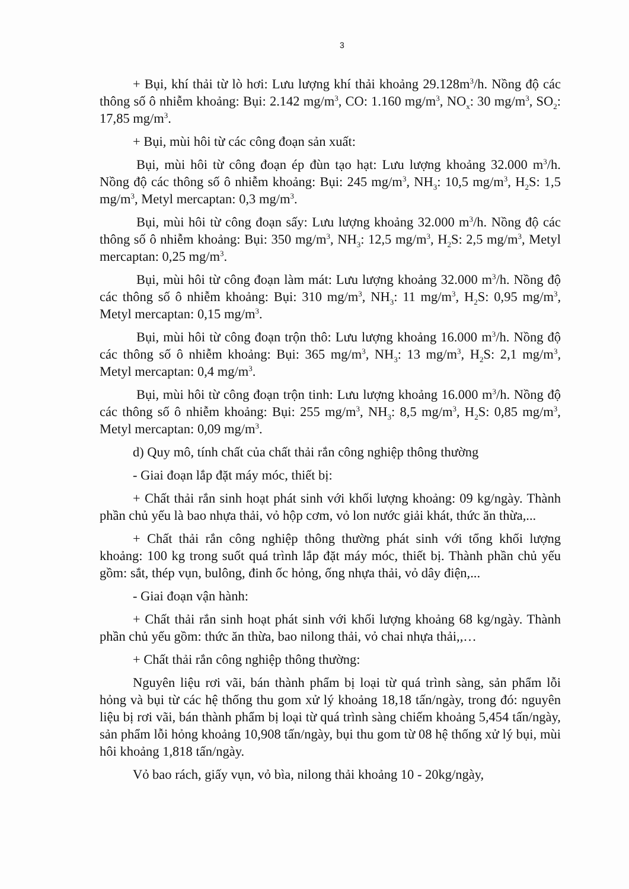3
+ Bụi, khí thải từ lò hơi: Lưu lượng khí thải khoảng 29.128m<sup>3</sup>/h. Nồng độ các thông số ô nhiễm khoảng: Bụi: 2.142 mg/m<sup>3</sup>, CO: 1.160 mg/m<sup>3</sup>, NO<sub>x</sub>: 30 mg/m<sup>3</sup>, SO<sub>2</sub>: 17,85 mg/m<sup>3</sup>.
+ Bụi, mùi hôi từ các công đoạn sản xuất:
Bụi, mùi hôi từ công đoạn ép đùn tạo hạt: Lưu lượng khoảng 32.000 m<sup>3</sup>/h. Nồng độ các thông số ô nhiễm khoảng: Bụi: 245 mg/m<sup>3</sup>, NH<sub>3</sub>: 10,5 mg/m<sup>3</sup>, H<sub>2</sub>S: 1,5 mg/m<sup>3</sup>, Metyl mercaptan: 0,3 mg/m<sup>3</sup>.
Bụi, mùi hôi từ công đoạn sấy: Lưu lượng khoảng 32.000 m<sup>3</sup>/h. Nồng độ các thông số ô nhiễm khoảng: Bụi: 350 mg/m<sup>3</sup>, NH<sub>3</sub>: 12,5 mg/m<sup>3</sup>, H<sub>2</sub>S: 2,5 mg/m<sup>3</sup>, Metyl mercaptan: 0,25 mg/m<sup>3</sup>.
Bụi, mùi hôi từ công đoạn làm mát: Lưu lượng khoảng 32.000 m<sup>3</sup>/h. Nồng độ các thông số ô nhiễm khoảng: Bụi: 310 mg/m<sup>3</sup>, NH<sub>3</sub>: 11 mg/m<sup>3</sup>, H<sub>2</sub>S: 0,95 mg/m<sup>3</sup>, Metyl mercaptan: 0,15 mg/m<sup>3</sup>.
Bụi, mùi hôi từ công đoạn trộn thô: Lưu lượng khoảng 16.000 m<sup>3</sup>/h. Nồng độ các thông số ô nhiễm khoảng: Bụi: 365 mg/m<sup>3</sup>, NH<sub>3</sub>: 13 mg/m<sup>3</sup>, H<sub>2</sub>S: 2,1 mg/m<sup>3</sup>, Metyl mercaptan: 0,4 mg/m<sup>3</sup>.
Bụi, mùi hôi từ công đoạn trộn tinh: Lưu lượng khoảng 16.000 m<sup>3</sup>/h. Nồng độ các thông số ô nhiễm khoảng: Bụi: 255 mg/m<sup>3</sup>, NH<sub>3</sub>: 8,5 mg/m<sup>3</sup>, H<sub>2</sub>S: 0,85 mg/m<sup>3</sup>, Metyl mercaptan: 0,09 mg/m<sup>3</sup>.
d) Quy mô, tính chất của chất thải rắn công nghiệp thông thường
- Giai đoạn lắp đặt máy móc, thiết bị:
+ Chất thải rắn sinh hoạt phát sinh với khối lượng khoảng: 09 kg/ngày. Thành phần chủ yếu là bao nhựa thải, vỏ hộp cơm, vỏ lon nước giải khát, thức ăn thừa,...
+ Chất thải rắn công nghiệp thông thường phát sinh với tổng khối lượng khoảng: 100 kg trong suốt quá trình lắp đặt máy móc, thiết bị. Thành phần chủ yếu gồm: sắt, thép vụn, bulông, đinh ốc hỏng, ống nhựa thải, vỏ dây điện,...
- Giai đoạn vận hành:
+ Chất thải rắn sinh hoạt phát sinh với khối lượng khoảng 68 kg/ngày. Thành phần chủ yếu gồm: thức ăn thừa, bao nilong thải, vỏ chai nhựa thải,,…
+ Chất thải rắn công nghiệp thông thường:
Nguyên liệu rơi vãi, bán thành phẩm bị loại từ quá trình sàng, sản phẩm lỗi hỏng và bụi từ các hệ thống thu gom xử lý khoảng 18,18 tấn/ngày, trong đó: nguyên liệu bị rơi vãi, bán thành phẩm bị loại từ quá trình sàng chiếm khoảng 5,454 tấn/ngày, sản phẩm lỗi hỏng khoảng 10,908 tấn/ngày, bụi thu gom từ 08 hệ thống xử lý bụi, mùi hôi khoảng 1,818 tấn/ngày.
Vỏ bao rách, giấy vụn, vỏ bìa, nilong thải khoảng 10 - 20kg/ngày,